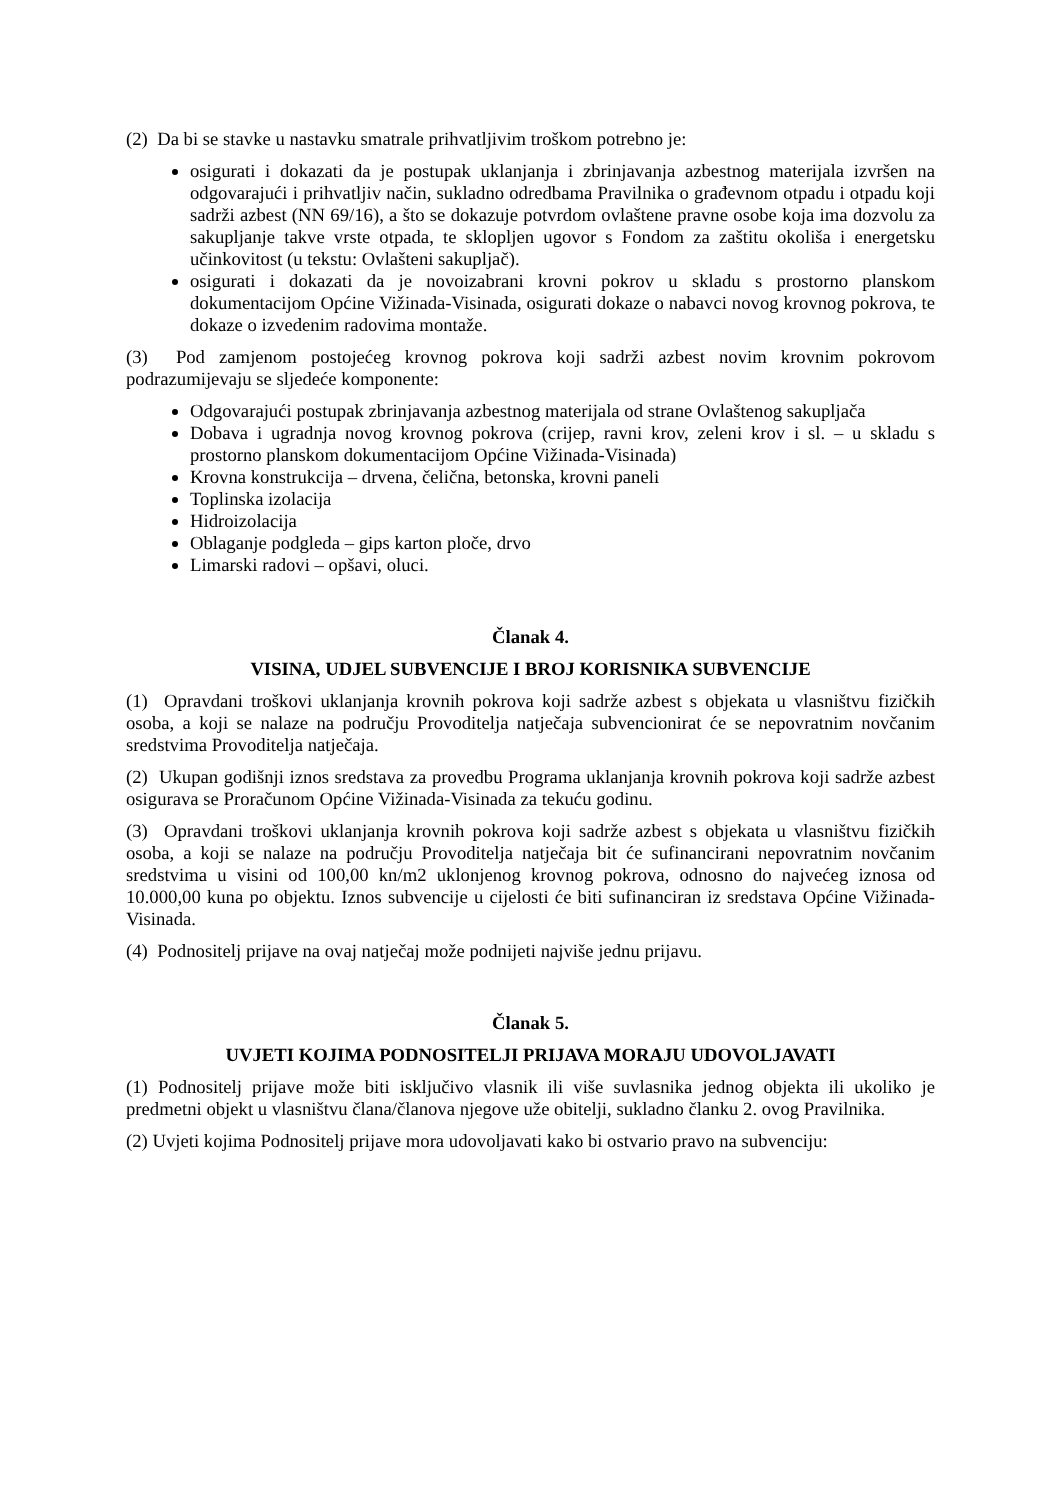(2) Da bi se stavke u nastavku smatrale prihvatljivim troškom potrebno je:
osigurati i dokazati da je postupak uklanjanja i zbrinjavanja azbestnog materijala izvršen na odgovarajući i prihvatljiv način, sukladno odredbama Pravilnika o građevnom otpadu i otpadu koji sadrži azbest (NN 69/16), a što se dokazuje potvrdom ovlaštene pravne osobe koja ima dozvolu za sakupljanje takve vrste otpada, te sklopljen ugovor s Fondom za zaštitu okoliša i energetsku učinkovitost (u tekstu: Ovlašteni sakupljač).
osigurati i dokazati da je novoizabrani krovni pokrov u skladu s prostorno planskom dokumentacijom Općine Vižinada-Visinada, osigurati dokaze o nabavci novog krovnog pokrova, te dokaze o izvedenim radovima montaže.
(3) Pod zamjenom postojećeg krovnog pokrova koji sadrži azbest novim krovnim pokrovom podrazumijevaju se sljedeće komponente:
Odgovarajući postupak zbrinjavanja azbestnog materijala od strane Ovlaštenog sakupljača
Dobava i ugradnja novog krovnog pokrova (crijep, ravni krov, zeleni krov i sl. – u skladu s prostorno planskom dokumentacijom Općine Vižinada-Visinada)
Krovna konstrukcija – drvena, čelična, betonska, krovni paneli
Toplinska izolacija
Hidroizolacija
Oblaganje podgleda – gips karton ploče, drvo
Limarski radovi – opšavi, oluci.
Članak 4.
VISINA, UDJEL SUBVENCIJE I BROJ KORISNIKA SUBVENCIJE
(1) Opravdani troškovi uklanjanja krovnih pokrova koji sadrže azbest s objekata u vlasništvu fizičkih osoba, a koji se nalaze na području Provoditelja natječaja subvencionirat će se nepovratnim novčanim sredstvima Provoditelja natječaja.
(2) Ukupan godišnji iznos sredstava za provedbu Programa uklanjanja krovnih pokrova koji sadrže azbest osigurava se Proračunom Općine Vižinada-Visinada za tekuću godinu.
(3) Opravdani troškovi uklanjanja krovnih pokrova koji sadrže azbest s objekata u vlasništvu fizičkih osoba, a koji se nalaze na području Provoditelja natječaja bit će sufinancirani nepovratnim novčanim sredstvima u visini od 100,00 kn/m2 uklonjenog krovnog pokrova, odnosno do najvećeg iznosa od 10.000,00 kuna po objektu. Iznos subvencije u cijelosti će biti sufinanciran iz sredstava Općine Vižinada-Visinada.
(4) Podnositelj prijave na ovaj natječaj može podnijeti najviše jednu prijavu.
Članak 5.
UVJETI KOJIMA PODNOSITELJI PRIJAVA MORAJU UDOVOLJAVATI
(1) Podnositelj prijave može biti isključivo vlasnik ili više suvlasnika jednog objekta ili ukoliko je predmetni objekt u vlasništvu člana/članova njegove uže obitelji, sukladno članku 2. ovog Pravilnika.
(2) Uvjeti kojima Podnositelj prijave mora udovoljavati kako bi ostvario pravo na subvenciju: